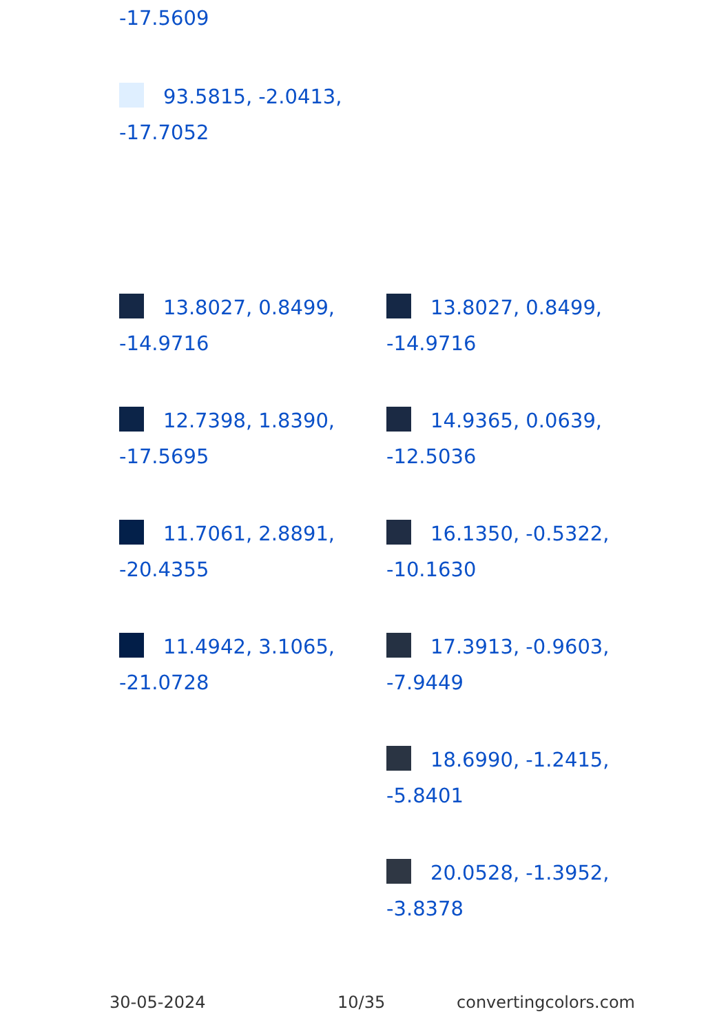-17.5609
93.5815, -2.0413, -17.7052
13.8027, 0.8499, -14.9716
12.7398, 1.8390, -17.5695
11.7061, 2.8891, -20.4355
11.4942, 3.1065, -21.0728
13.8027, 0.8499, -14.9716
14.9365, 0.0639, -12.5036
16.1350, -0.5322, -10.1630
17.3913, -0.9603, -7.9449
18.6990, -1.2415, -5.8401
20.0528, -1.3952, -3.8378
30-05-2024 10/35 convertingcolors.com